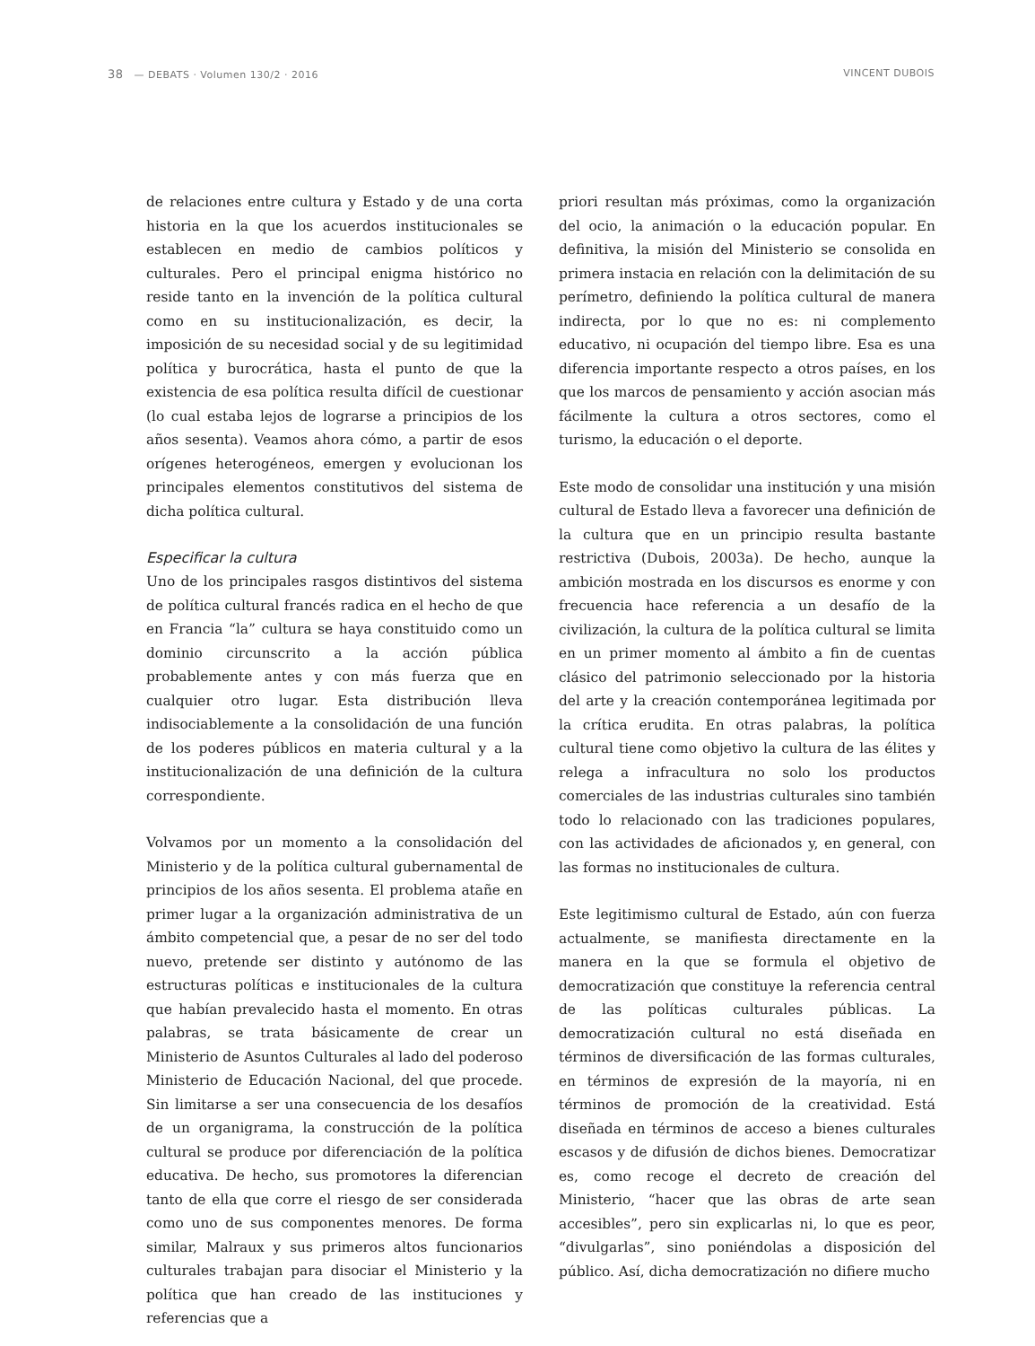38 — DEBATS · Volumen 130/2 · 2016 VINCENT DUBOIS
de relaciones entre cultura y Estado y de una corta historia en la que los acuerdos institucionales se establecen en medio de cambios políticos y culturales. Pero el principal enigma histórico no reside tanto en la invención de la política cultural como en su institucionalización, es decir, la imposición de su necesidad social y de su legitimidad política y burocrática, hasta el punto de que la existencia de esa política resulta difícil de cuestionar (lo cual estaba lejos de lograrse a principios de los años sesenta). Veamos ahora cómo, a partir de esos orígenes heterogéneos, emergen y evolucionan los principales elementos constitutivos del sistema de dicha política cultural.
Especificar la cultura
Uno de los principales rasgos distintivos del sistema de política cultural francés radica en el hecho de que en Francia “la” cultura se haya constituido como un dominio circunscrito a la acción pública probablemente antes y con más fuerza que en cualquier otro lugar. Esta distribución lleva indisociablemente a la consolidación de una función de los poderes públicos en materia cultural y a la institucionalización de una definición de la cultura correspondiente.
Volvamos por un momento a la consolidación del Ministerio y de la política cultural gubernamental de principios de los años sesenta. El problema atañe en primer lugar a la organización administrativa de un ámbito competencial que, a pesar de no ser del todo nuevo, pretende ser distinto y autónomo de las estructuras políticas e institucionales de la cultura que habían prevalecido hasta el momento. En otras palabras, se trata básicamente de crear un Ministerio de Asuntos Culturales al lado del poderoso Ministerio de Educación Nacional, del que procede. Sin limitarse a ser una consecuencia de los desafíos de un organigrama, la construcción de la política cultural se produce por diferenciación de la política educativa. De hecho, sus promotores la diferencian tanto de ella que corre el riesgo de ser considerada como uno de sus componentes menores. De forma similar, Malraux y sus primeros altos funcionarios culturales trabajan para disociar el Ministerio y la política que han creado de las instituciones y referencias que a
priori resultan más próximas, como la organización del ocio, la animación o la educación popular. En definitiva, la misión del Ministerio se consolida en primera instacia en relación con la delimitación de su perímetro, definiendo la política cultural de manera indirecta, por lo que no es: ni complemento educativo, ni ocupación del tiempo libre. Esa es una diferencia importante respecto a otros países, en los que los marcos de pensamiento y acción asocian más fácilmente la cultura a otros sectores, como el turismo, la educación o el deporte.
Este modo de consolidar una institución y una misión cultural de Estado lleva a favorecer una definición de la cultura que en un principio resulta bastante restrictiva (Dubois, 2003a). De hecho, aunque la ambición mostrada en los discursos es enorme y con frecuencia hace referencia a un desafío de la civilización, la cultura de la política cultural se limita en un primer momento al ámbito a fin de cuentas clásico del patrimonio seleccionado por la historia del arte y la creación contemporánea legitimada por la crítica erudita. En otras palabras, la política cultural tiene como objetivo la cultura de las élites y relega a infracultura no solo los productos comerciales de las industrias culturales sino también todo lo relacionado con las tradiciones populares, con las actividades de aficionados y, en general, con las formas no institucionales de cultura.
Este legitimismo cultural de Estado, aún con fuerza actualmente, se manifiesta directamente en la manera en la que se formula el objetivo de democratización que constituye la referencia central de las políticas culturales públicas. La democratización cultural no está diseñada en términos de diversificación de las formas culturales, en términos de expresión de la mayoría, ni en términos de promoción de la creatividad. Está diseñada en términos de acceso a bienes culturales escasos y de difusión de dichos bienes. Democratizar es, como recoge el decreto de creación del Ministerio, “hacer que las obras de arte sean accesibles”, pero sin explicarlas ni, lo que es peor, “divulgarlas”, sino poniéndolas a disposición del público. Así, dicha democratización no difiere mucho